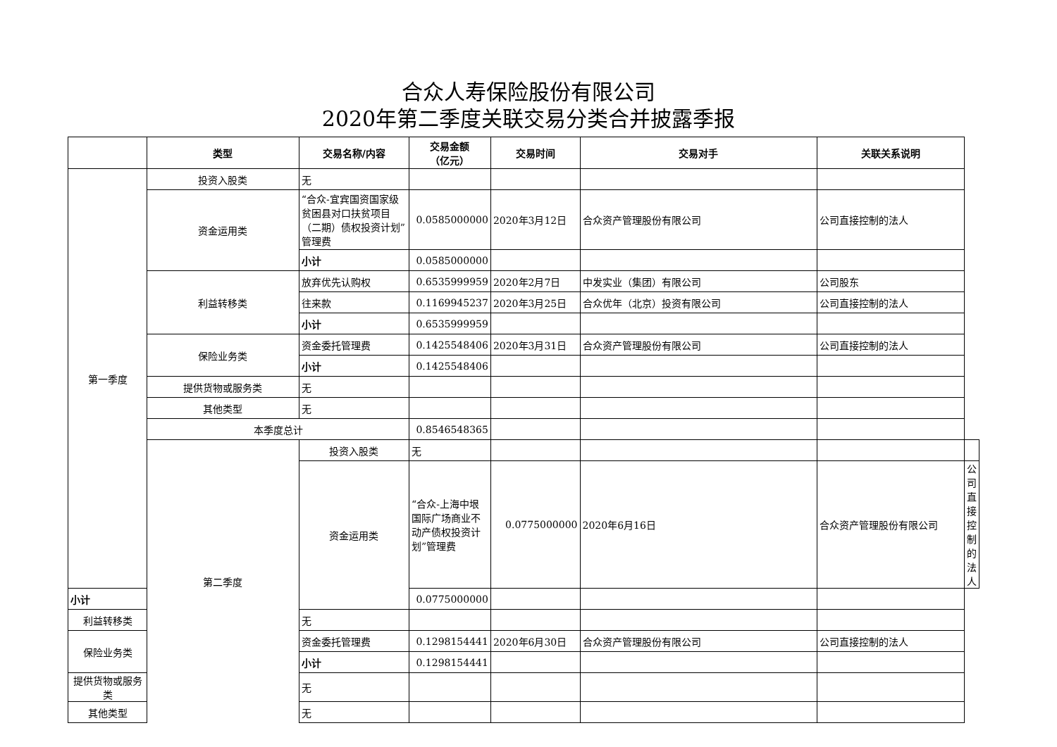合众人寿保险股份有限公司
2020年第二季度关联交易分类合并披露季报
| | 类型 | 交易名称/内容 | 交易金额 （亿元） | 交易时间 | 交易对手 | 关联关系说明 | |
| --- | --- | --- | --- | --- | --- | --- | --- |
| 第一季度 | 投资入股类 | 无 | | | | | |
| | 资金运用类 | “合众-宜宾国资国家级贫困县对口扶贫项目（二期）债权投资计划”管理费 | 0.0585000000 | 2020年3月12日 | 合众资产管理股份有限公司 | 公司直接控制的法人 | |
| | | 小计 | 0.0585000000 | | | | |
| | 利益转移类 | 放弃优先认购权 | 0.6535999959 | 2020年2月7日 | 中发实业（集团）有限公司 | 公司股东 | |
| | | 往来款 | 0.1169945237 | 2020年3月25日 | 合众优年（北京）投资有限公司 | 公司直接控制的法人 | |
| | | 小计 | 0.6535999959 | | | | |
| | 保险业务类 | 资金委托管理费 | 0.1425548406 | 2020年3月31日 | 合众资产管理股份有限公司 | 公司直接控制的法人 | |
| | | 小计 | 0.1425548406 | | | | |
| | 提供货物或服务类 | 无 | | | | | |
| | 其他类型 | 无 | | | | | |
| | 本季度总计 | | 0.8546548365 | | | | |
| | 第二季度 | 投资入股类 | 无 | | | | |
| | | 资金运用类 | “合众-上海中垠国际广场商业不动产债权投资计划”管理费 | 0.0775000000 | 2020年6月16日 | 合众资产管理股份有限公司 | 公司直接控制的法人 |
| 小计 | | | 0.0775000000 | | | | |
| 利益转移类 | | 无 | | | | | |
| 保险业务类 | | 资金委托管理费 | 0.1298154441 | 2020年6月30日 | 合众资产管理股份有限公司 | 公司直接控制的法人 | |
| | | 小计 | 0.1298154441 | | | | |
| 提供货物或服务类 | | 无 | | | | | |
| 其他类型 | | 无 | | | | | |